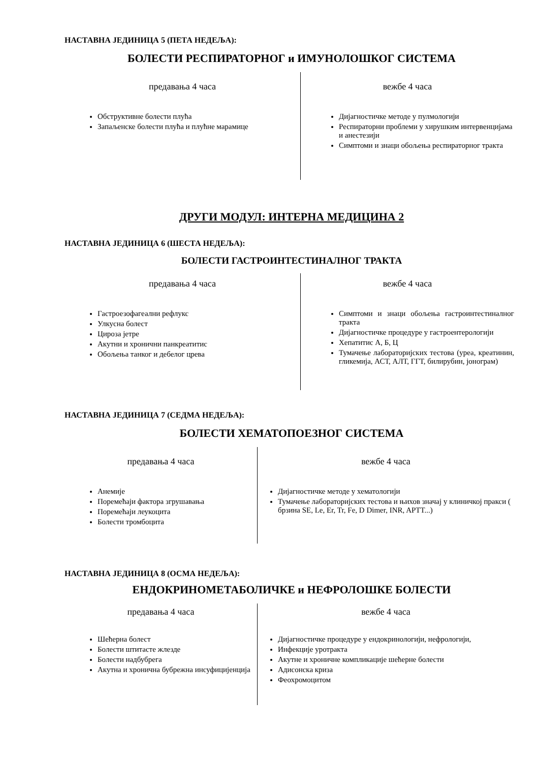НАСТАВНА ЈЕДИНИЦА 5 (ПЕТА НЕДЕЉА):
БОЛЕСТИ РЕСПИРАТОРНОГ и ИМУНОЛОШКОГ СИСТЕМА
предавања 4 часа
Обструктивне болести плућа
Запаљенске болести плућа и плућне марамице
вежбе 4 часа
Дијагностичке методе у пулмологији
Респираторни проблеми у хирушким интервенцијама и анестезији
Симптоми и знаци обољења респираторног тракта
ДРУГИ МОДУЛ: ИНТЕРНА МЕДИЦИНА 2
НАСТАВНА ЈЕДИНИЦА 6 (ШЕСТА НЕДЕЉА):
БОЛЕСТИ ГАСТРОИНТЕСТИНАЛНОГ ТРАКТА
предавања 4 часа
Гастроезофагеални рефлукс
Улкусна болест
Цироза јетре
Акутни и хронични панкреатитис
Обољења танког и дебелог црева
вежбе 4 часа
Симптоми и знаци обољења гастроинтестиналног тракта
Дијагностичке процедуре у гастроентерологији
Хепатитис А, Б, Ц
Тумачење лабораторијских тестова (уреа, креатинин, гликемија, АСТ, АЛТ, ГГТ, билирубин, јонограм)
НАСТАВНА ЈЕДИНИЦА 7 (СЕДМА НЕДЕЉА):
БОЛЕСТИ ХЕМАТОПОЕЗНОГ СИСТЕМА
предавања 4 часа
Анемије
Поремећаји фактора згрушавања
Поремећаји леукоцита
Болести тромбоцита
вежбе 4 часа
Дијагностичке методе у хематологији
Тумачење лабораторијских тестова и њихов значај у клиничкој пракси ( брзина SE, Le, Er, Tr, Fe, D Dimer, INR, APTT...)
НАСТАВНА ЈЕДИНИЦА 8 (ОСМА НЕДЕЉА):
ЕНДОКРИНОМЕТАБОЛИЧКЕ и НЕФРОЛОШКЕ БОЛЕСТИ
предавања 4 часа
Шећерна болест
Болести штитасте жлезде
Болести надбубрега
Акутна и хронична бубрежна инсуфицијенција
вежбе 4 часа
Дијагностичке процедуре у ендокринологији, нефрологији,
Инфекције уротракта
Акутне и хроничне компликације шећерне болести
Адисонска криза
Феохромоцитом